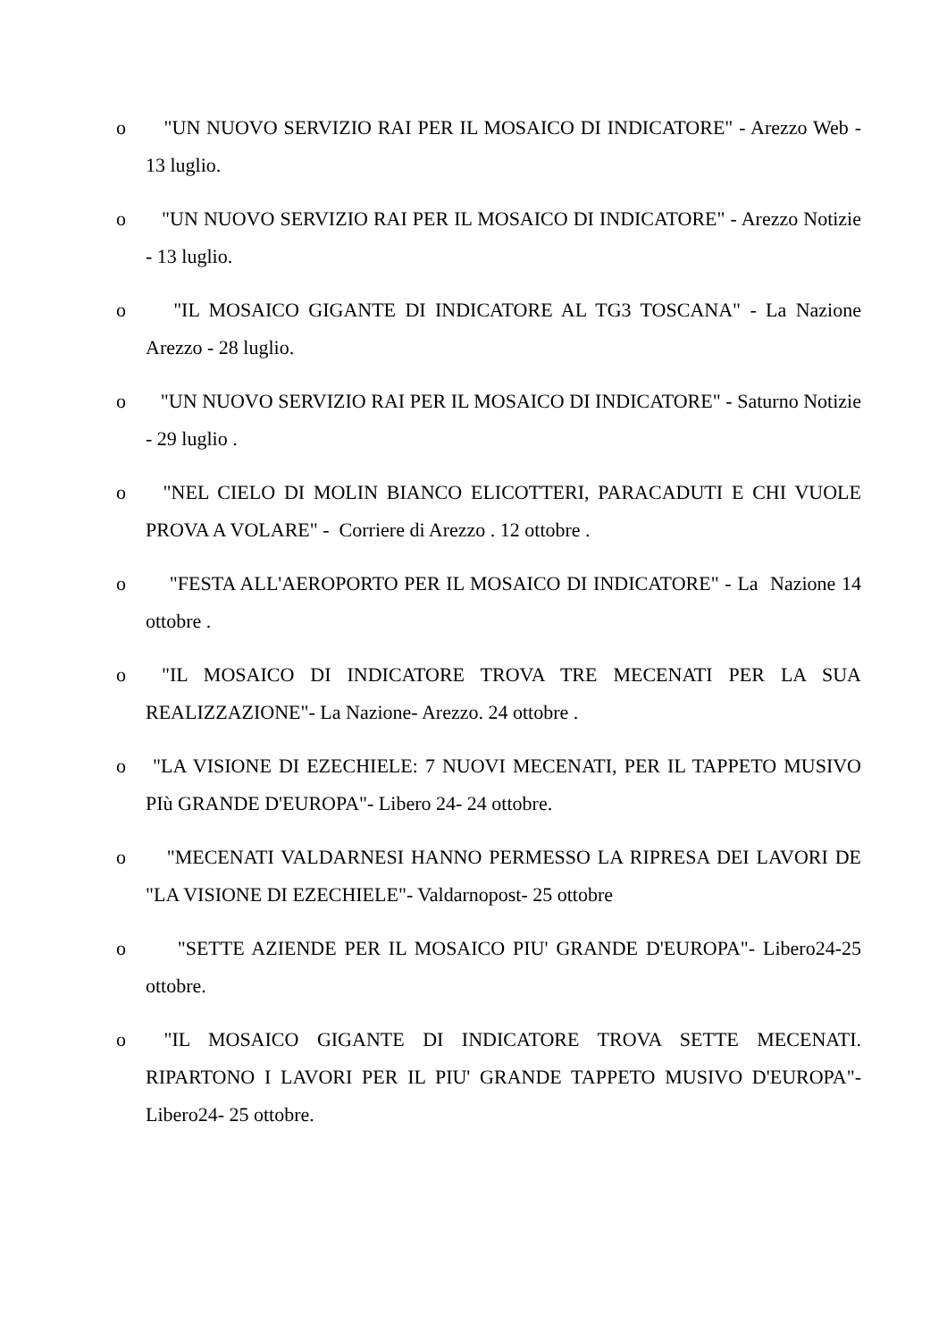o "UN NUOVO SERVIZIO RAI PER IL MOSAICO DI INDICATORE" - Arezzo Web - 13 luglio.
o "UN NUOVO SERVIZIO RAI PER IL MOSAICO DI INDICATORE" - Arezzo Notizie - 13 luglio.
o "IL MOSAICO GIGANTE DI INDICATORE AL TG3 TOSCANA" - La Nazione Arezzo - 28 luglio.
o "UN NUOVO SERVIZIO RAI PER IL MOSAICO DI INDICATORE" - Saturno Notizie - 29 luglio .
o "NEL CIELO DI MOLIN BIANCO ELICOTTERI, PARACADUTI E CHI VUOLE PROVA A VOLARE" - Corriere di Arezzo . 12 ottobre .
o "FESTA ALL'AEROPORTO PER IL MOSAICO DI INDICATORE" - La Nazione 14 ottobre .
o "IL MOSAICO DI INDICATORE TROVA TRE MECENATI PER LA SUA REALIZZAZIONE"- La Nazione- Arezzo. 24 ottobre .
o "LA VISIONE DI EZECHIELE: 7 NUOVI MECENATI, PER IL TAPPETO MUSIVO PIù GRANDE D'EUROPA"- Libero 24- 24 ottobre.
o "MECENATI VALDARNESI HANNO PERMESSO LA RIPRESA DEI LAVORI DE "LA VISIONE DI EZECHIELE"- Valdarnopost- 25 ottobre
o "SETTE AZIENDE PER IL MOSAICO PIU' GRANDE D'EUROPA"- Libero24-25 ottobre.
o "IL MOSAICO GIGANTE DI INDICATORE TROVA SETTE MECENATI. RIPARTONO I LAVORI PER IL PIU' GRANDE TAPPETO MUSIVO D'EUROPA"- Libero24- 25 ottobre.